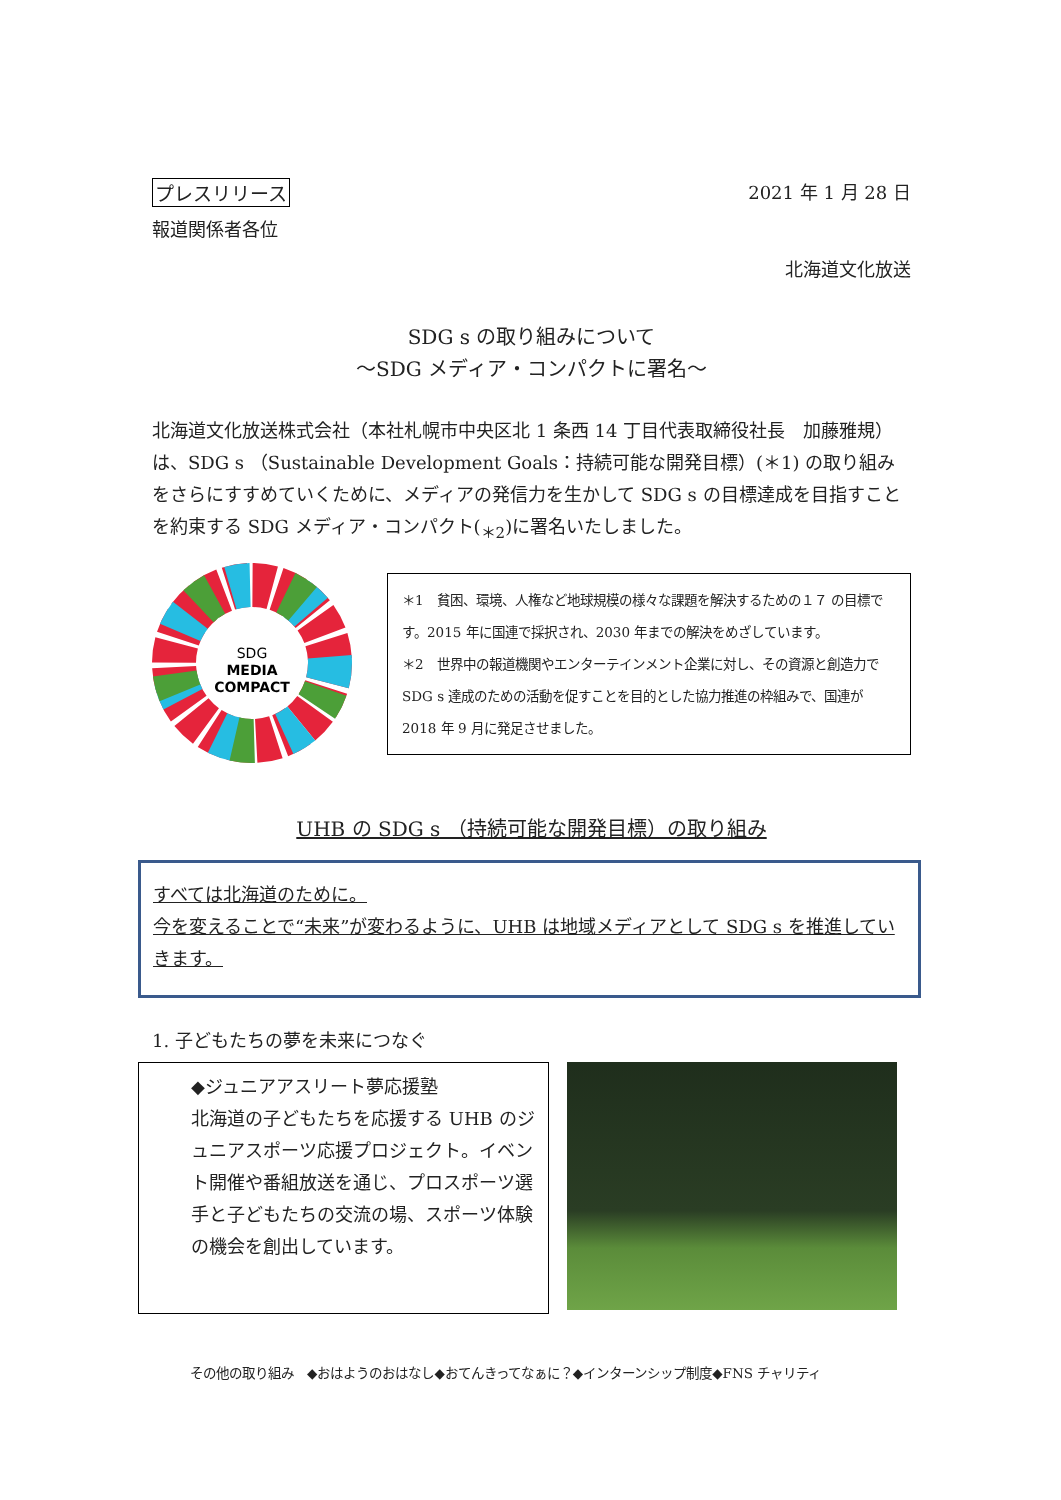プレスリリース 2021 年 1 月 28 日
報道関係者各位
北海道文化放送
SDG s の取り組みについて
～SDG メディア・コンパクトに署名～
北海道文化放送株式会社（本社札幌市中央区北 1 条西 14 丁目代表取締役社長　加藤雅規）は、SDG s （Sustainable Development Goals：持続可能な開発目標）(＊1) の取り組みをさらにすすめていくために、メディアの発信力を生かして SDG s の目標達成を目指すことを約束する SDG メディア・コンパクト(<sub>＊2</sub>)に署名いたしました。
SDG
MEDIA
COMPACT
＊1　貧困、環境、人権など地球規模の様々な課題を解決するための１７ の目標です。2015 年に国連で採択され、2030 年までの解決をめざしています。
＊2　世界中の報道機関やエンターテインメント企業に対し、その資源と創造力で SDG s 達成のための活動を促すことを目的とした協力推進の枠組みで、国連が 2018 年 9 月に発足させました。
UHB の SDG s （持続可能な開発目標）の取り組み
すべては北海道のために。
今を変えることで“未来”が変わるように、UHB は地域メディアとして SDG s を推進していきます。
1. 子どもたちの夢を未来につなぐ
◆ジュニアアスリート夢応援塾
北海道の子どもたちを応援する UHB のジュニアスポーツ応援プロジェクト。イベント開催や番組放送を通じ、プロスポーツ選手と子どもたちの交流の場、スポーツ体験の機会を創出しています。
その他の取り組み　◆おはようのおはなし◆おてんきってなぁに？◆インターンシップ制度◆FNS チャリティ